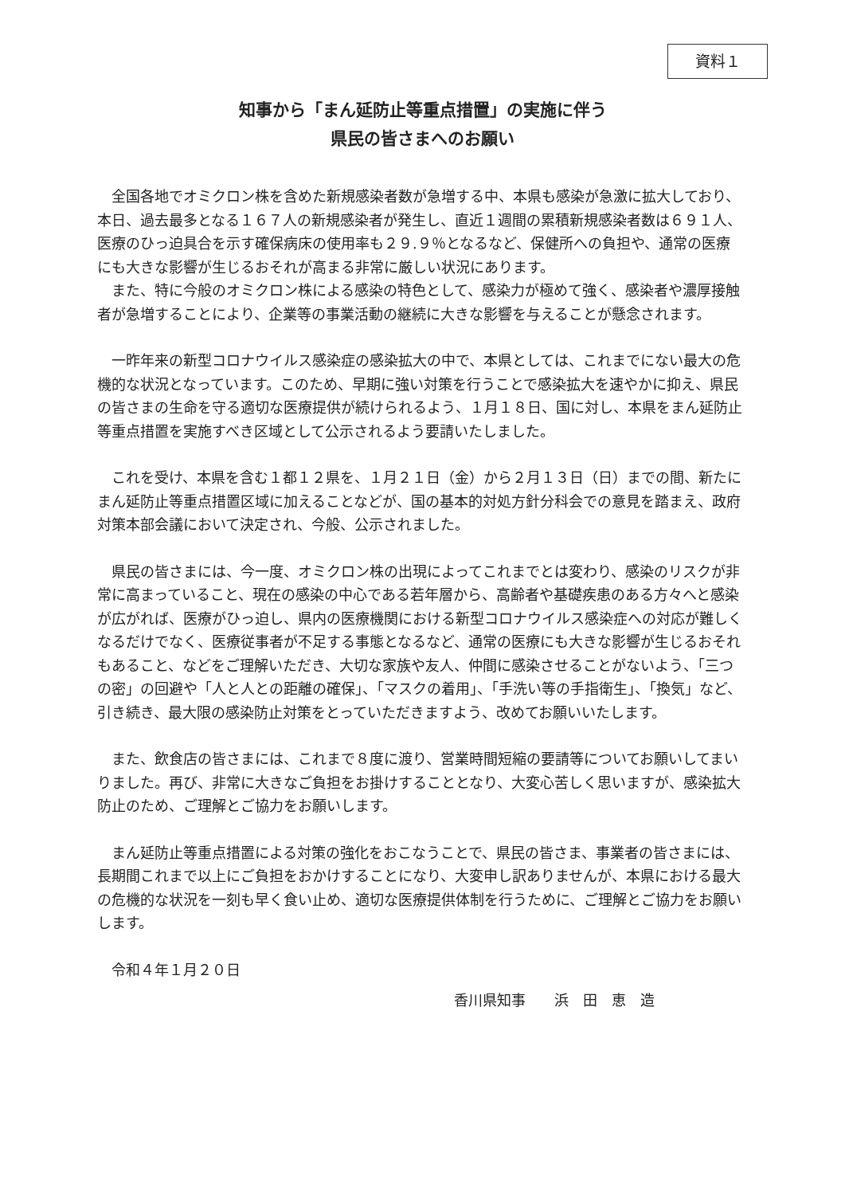資料１
知事から「まん延防止等重点措置」の実施に伴う
県民の皆さまへのお願い
全国各地でオミクロン株を含めた新規感染者数が急増する中、本県も感染が急激に拡大しており、本日、過去最多となる１６７人の新規感染者が発生し、直近１週間の累積新規感染者数は６９１人、医療のひっ迫具合を示す確保病床の使用率も２９.９％となるなど、保健所への負担や、通常の医療にも大きな影響が生じるおそれが高まる非常に厳しい状況にあります。
また、特に今般のオミクロン株による感染の特色として、感染力が極めて強く、感染者や濃厚接触者が急増することにより、企業等の事業活動の継続に大きな影響を与えることが懸念されます。
一昨年来の新型コロナウイルス感染症の感染拡大の中で、本県としては、これまでにない最大の危機的な状況となっています。このため、早期に強い対策を行うことで感染拡大を速やかに抑え、県民の皆さまの生命を守る適切な医療提供が続けられるよう、１月１８日、国に対し、本県をまん延防止等重点措置を実施すべき区域として公示されるよう要請いたしました。
これを受け、本県を含む１都１２県を、１月２１日（金）から２月１３日（日）までの間、新たにまん延防止等重点措置区域に加えることなどが、国の基本的対処方針分科会での意見を踏まえ、政府対策本部会議において決定され、今般、公示されました。
県民の皆さまには、今一度、オミクロン株の出現によってこれまでとは変わり、感染のリスクが非常に高まっていること、現在の感染の中心である若年層から、高齢者や基礎疾患のある方々へと感染が広がれば、医療がひっ迫し、県内の医療機関における新型コロナウイルス感染症への対応が難しくなるだけでなく、医療従事者が不足する事態となるなど、通常の医療にも大きな影響が生じるおそれもあること、などをご理解いただき、大切な家族や友人、仲間に感染させることがないよう、「三つの密」の回避や「人と人との距離の確保」、「マスクの着用」、「手洗い等の手指衛生」、「換気」など、引き続き、最大限の感染防止対策をとっていただきますよう、改めてお願いいたします。
また、飲食店の皆さまには、これまで８度に渡り、営業時間短縮の要請等についてお願いしてまいりました。再び、非常に大きなご負担をお掛けすることとなり、大変心苦しく思いますが、感染拡大防止のため、ご理解とご協力をお願いします。
まん延防止等重点措置による対策の強化をおこなうことで、県民の皆さま、事業者の皆さまには、長期間これまで以上にご負担をおかけすることになり、大変申し訳ありませんが、本県における最大の危機的な状況を一刻も早く食い止め、適切な医療提供体制を行うために、ご理解とご協力をお願いします。
令和４年１月２０日
香川県知事　　浜　田　恵　造